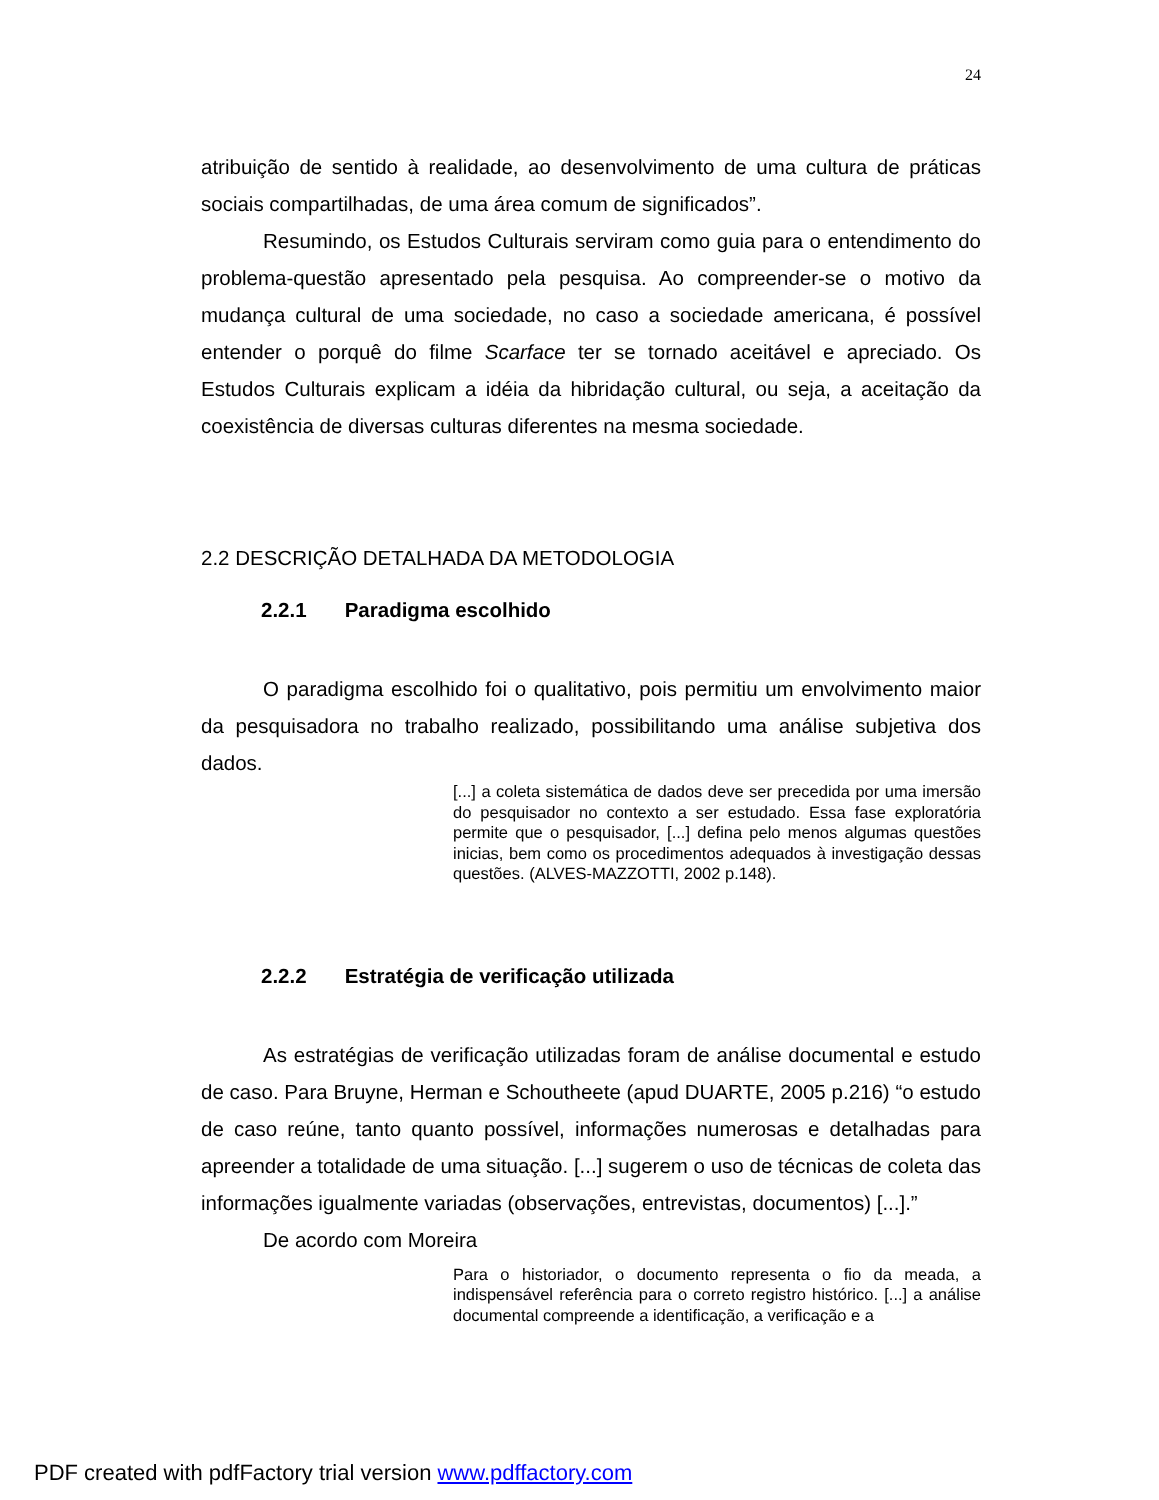24
atribuição de sentido à realidade, ao desenvolvimento de uma cultura de práticas sociais compartilhadas, de uma área comum de significados”.
Resumindo, os Estudos Culturais serviram como guia para o entendimento do problema-questão apresentado pela pesquisa. Ao compreender-se o motivo da mudança cultural de uma sociedade, no caso a sociedade americana, é possível entender o porquê do filme Scarface ter se tornado aceitável e apreciado. Os Estudos Culturais explicam a idéia da hibridação cultural, ou seja, a aceitação da coexistência de diversas culturas diferentes na mesma sociedade.
2.2 DESCRIÇÃO DETALHADA DA METODOLOGIA
2.2.1 Paradigma escolhido
O paradigma escolhido foi o qualitativo, pois permitiu um envolvimento maior da pesquisadora no trabalho realizado, possibilitando uma análise subjetiva dos dados.
[...] a coleta sistemática de dados deve ser precedida por uma imersão do pesquisador no contexto a ser estudado. Essa fase exploratória permite que o pesquisador, [...] defina pelo menos algumas questões inicias, bem como os procedimentos adequados à investigação dessas questões. (ALVES-MAZZOTTI, 2002 p.148).
2.2.2 Estratégia de verificação utilizada
As estratégias de verificação utilizadas foram de análise documental e estudo de caso. Para Bruyne, Herman e Schoutheete (apud DUARTE, 2005 p.216) “o estudo de caso reúne, tanto quanto possível, informações numerosas e detalhadas para apreender a totalidade de uma situação. [...] sugerem o uso de técnicas de coleta das informações igualmente variadas (observações, entrevistas, documentos) [...].”
De acordo com Moreira
Para o historiador, o documento representa o fio da meada, a indispensável referência para o correto registro histórico. [...] a análise documental compreende a identificação, a verificação e a
PDF created with pdfFactory trial version www.pdffactory.com